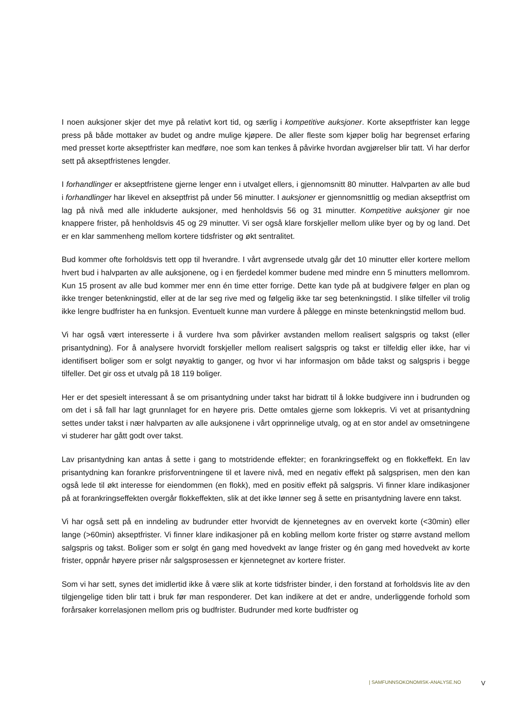I noen auksjoner skjer det mye på relativt kort tid, og særlig i kompetitive auksjoner. Korte akseptfrister kan legge press på både mottaker av budet og andre mulige kjøpere. De aller fleste som kjøper bolig har begrenset erfaring med presset korte akseptfrister kan medføre, noe som kan tenkes å påvirke hvordan avgjørelser blir tatt. Vi har derfor sett på akseptfristenes lengder.
I forhandlinger er akseptfristene gjerne lenger enn i utvalget ellers, i gjennomsnitt 80 minutter. Halvparten av alle bud i forhandlinger har likevel en akseptfrist på under 56 minutter. I auksjoner er gjennomsnittlig og median akseptfrist om lag på nivå med alle inkluderte auksjoner, med henholdsvis 56 og 31 minutter. Kompetitive auksjoner gir noe knappere frister, på henholdsvis 45 og 29 minutter. Vi ser også klare forskjeller mellom ulike byer og by og land. Det er en klar sammenheng mellom kortere tidsfrister og økt sentralitet.
Bud kommer ofte forholdsvis tett opp til hverandre. I vårt avgrensede utvalg går det 10 minutter eller kortere mellom hvert bud i halvparten av alle auksjonene, og i en fjerdedel kommer budene med mindre enn 5 minutters mellomrom. Kun 15 prosent av alle bud kommer mer enn én time etter forrige. Dette kan tyde på at budgivere følger en plan og ikke trenger betenkningstid, eller at de lar seg rive med og følgelig ikke tar seg betenkningstid. I slike tilfeller vil trolig ikke lengre budfrister ha en funksjon. Eventuelt kunne man vurdere å pålegge en minste betenkningstid mellom bud.
Vi har også vært interesserte i å vurdere hva som påvirker avstanden mellom realisert salgspris og takst (eller prisantydning). For å analysere hvorvidt forskjeller mellom realisert salgspris og takst er tilfeldig eller ikke, har vi identifisert boliger som er solgt nøyaktig to ganger, og hvor vi har informasjon om både takst og salgspris i begge tilfeller. Det gir oss et utvalg på 18 119 boliger.
Her er det spesielt interessant å se om prisantydning under takst har bidratt til å lokke budgivere inn i budrunden og om det i så fall har lagt grunnlaget for en høyere pris. Dette omtales gjerne som lokkepris. Vi vet at prisantydning settes under takst i nær halvparten av alle auksjonene i vårt opprinnelige utvalg, og at en stor andel av omsetningene vi studerer har gått godt over takst.
Lav prisantydning kan antas å sette i gang to motstridende effekter; en forankringseffekt og en flokkeffekt. En lav prisantydning kan forankre prisforventningene til et lavere nivå, med en negativ effekt på salgsprisen, men den kan også lede til økt interesse for eiendommen (en flokk), med en positiv effekt på salgspris. Vi finner klare indikasjoner på at forankringseffekten overgår flokkeffekten, slik at det ikke lønner seg å sette en prisantydning lavere enn takst.
Vi har også sett på en inndeling av budrunder etter hvorvidt de kjennetegnes av en overvekt korte (<30min) eller lange (>60min) akseptfrister. Vi finner klare indikasjoner på en kobling mellom korte frister og større avstand mellom salgspris og takst. Boliger som er solgt én gang med hovedvekt av lange frister og én gang med hovedvekt av korte frister, oppnår høyere priser når salgsprosessen er kjennetegnet av kortere frister.
Som vi har sett, synes det imidlertid ikke å være slik at korte tidsfrister binder, i den forstand at forholdsvis lite av den tilgjengelige tiden blir tatt i bruk før man responderer. Det kan indikere at det er andre, underliggende forhold som forårsaker korrelasjonen mellom pris og budfrister. Budrunder med korte budfrister og
| SAMFUNNSOKONOMISK-ANALYSE.NO V